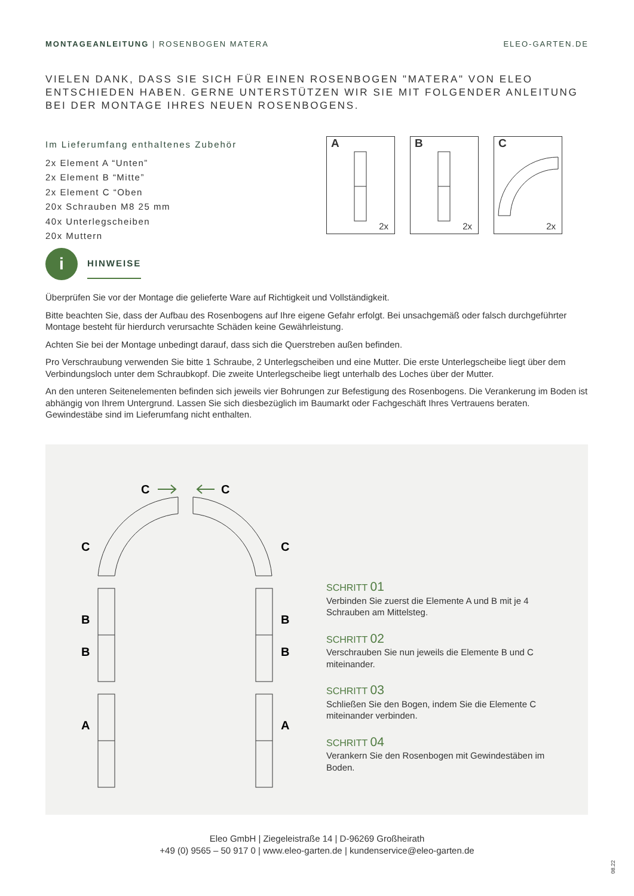MONTAGEANLEITUNG | ROSENBOGEN MATERA
ELEO-GARTEN.DE
VIELEN DANK, DASS SIE SICH FÜR EINEN ROSENBOGEN "MATERA" VON ELEO ENTSCHIEDEN HABEN. GERNE UNTERSTÜTZEN WIR SIE MIT FOLGENDER ANLEITUNG BEI DER MONTAGE IHRES NEUEN ROSENBOGENS.
Im Lieferumfang enthaltenes Zubehör
2x Element A “Unten”
2x Element B “Mitte”
2x Element C “Oben
20x Schrauben M8 25 mm
40x Unterlegscheiben
20x Muttern
A
2x
B
2x
C
2x
i
HINWEISE
Überprüfen Sie vor der Montage die gelieferte Ware auf Richtigkeit und Vollständigkeit.
Bitte beachten Sie, dass der Aufbau des Rosenbogens auf Ihre eigene Gefahr erfolgt. Bei unsachgemäß oder falsch durchgeführter Montage besteht für hierdurch verursachte Schäden keine Gewährleistung.
Achten Sie bei der Montage unbedingt darauf, dass sich die Querstreben außen befinden.
Pro Verschraubung verwenden Sie bitte 1 Schraube, 2 Unterlegscheiben und eine Mutter. Die erste Unterlegscheibe liegt über dem Verbindungsloch unter dem Schraubkopf. Die zweite Unterlegscheibe liegt unterhalb des Loches über der Mutter.
An den unteren Seitenelementen befinden sich jeweils vier Bohrungen zur Befestigung des Rosenbogens. Die Verankerung im Boden ist abhängig von Ihrem Untergrund. Lassen Sie sich diesbezüglich im Baumarkt oder Fachgeschäft Ihres Vertrauens beraten. Gewindestäbe sind im Lieferumfang nicht enthalten.
C
C
C
C
B
B
B
B
A
A
SCHRITT 01
Verbinden Sie zuerst die Elemente A und B mit je 4 Schrauben am Mittelsteg.
SCHRITT 02
Verschrauben Sie nun jeweils die Elemente B und C miteinander.
SCHRITT 03
Schließen Sie den Bogen, indem Sie die Elemente C miteinander verbinden.
SCHRITT 04
Verankern Sie den Rosenbogen mit Gewindestäben im Boden.
Eleo GmbH | Ziegeleistraße 14 | D-96269 Großheirath
+49 (0) 9565 – 50 917 0 | www.eleo-garten.de | kundenservice@eleo-garten.de
08.22